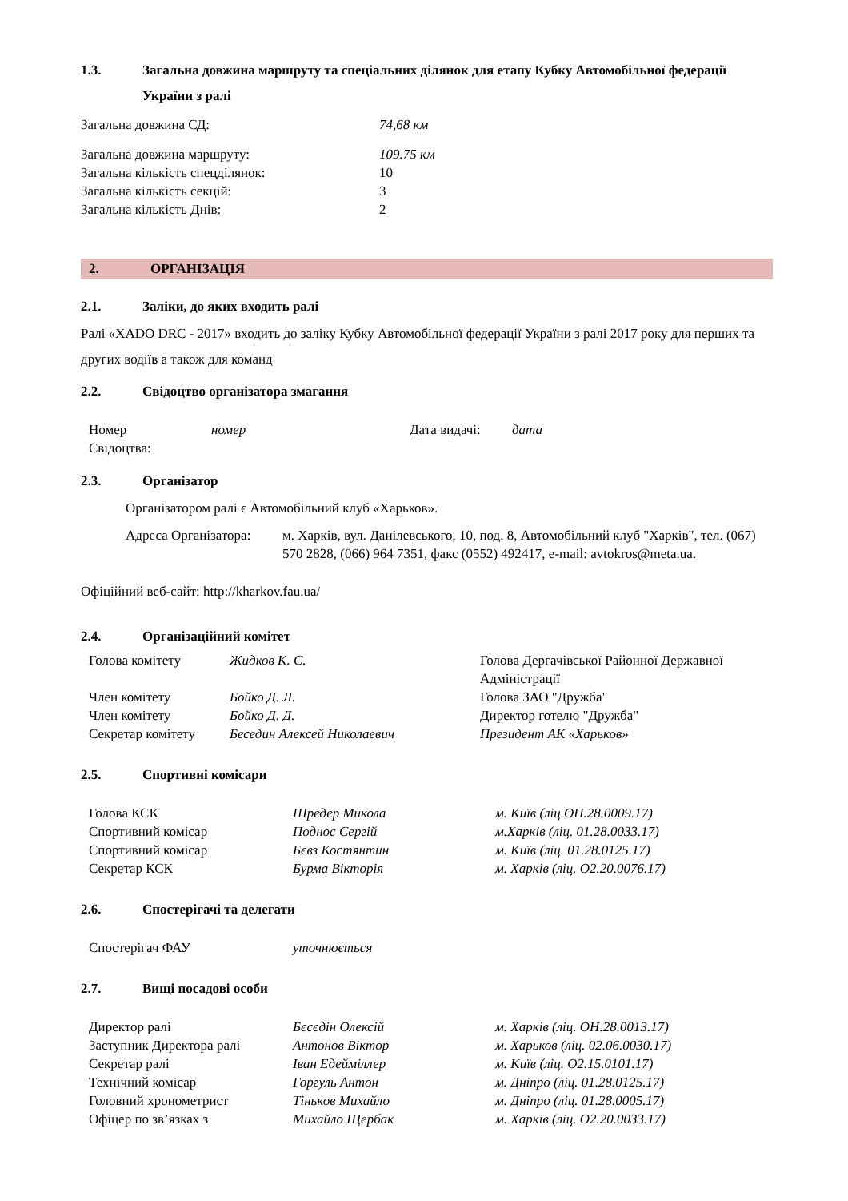1.3. Загальна довжина маршруту та спеціальних ділянок для етапу Кубку Автомобільної федерації України з ралі
| Загальна довжина СД: | 74,68 км |
| Загальна довжина маршруту: | 109.75 км |
| Загальна кількість спецділянок: | 10 |
| Загальна кількість секцій: | 3 |
| Загальна кількість Днів: | 2 |
2. ОРГАНІЗАЦІЯ
2.1. Заліки, до яких входить ралі
Ралі «XADO DRC - 2017» входить до заліку Кубку Автомобільної федерації України з ралі 2017 року для перших та других водіїв а також для команд
2.2. Свідоцтво організатора змагання
| Номер Свідоцтва: | номер | Дата видачі: | дата |
2.3. Організатор
Організатором ралі є Автомобільний клуб «Харьков».
| Адреса Організатора: | м. Харків, вул. Данілевського, 10, под. 8, Автомобільний клуб "Харків", тел. (067) 570 2828, (066) 964 7351, факс (0552) 492417, e-mail: avtokros@meta.ua. |
Офіційний веб-сайт: http://kharkov.fau.ua/
2.4. Організаційний комітет
| Голова комітету | Жидков К. С. | Голова Дергачівської Районної Державної Адміністрації |
| Член комітету | Бойко Д. Л. | Голова ЗАО "Дружба" |
| Член комітету | Бойко Д. Д. | Директор готелю "Дружба" |
| Секретар комітету | Беседин Алексей Николаевич | Президент АК «Харьков» |
2.5. Спортивні комісари
| Голова КСК | Шредер Микола | м. Київ (ліц.ОН.28.0009.17) |
| Спортивний комісар | Поднос Сергій | м.Харків (ліц. 01.28.0033.17) |
| Спортивний комісар | Бєвз Костянтин | м. Київ (ліц. 01.28.0125.17) |
| Секретар КСК | Бурма Вікторія | м. Харків (ліц. О2.20.0076.17) |
2.6. Спостерігачі та делегати
| Спостерігач ФАУ | уточнюється |
2.7. Вищі посадові особи
| Директор ралі | Бєсєдін Олексій | м. Харків (ліц. ОН.28.0013.17) |
| Заступник Директора ралі | Антонов Віктор | м. Харьков (ліц. 02.06.0030.17) |
| Секретар ралі | Іван Едейміллер | м. Київ (ліц. О2.15.0101.17) |
| Технічний комісар | Горгуль Антон | м. Дніпро (ліц. 01.28.0125.17) |
| Головний хронометрист | Тіньков Михайло | м. Дніпро (ліц. 01.28.0005.17) |
| Офіцер по зв’язках з | Михайло Щербак | м. Харків (ліц. О2.20.0033.17) |